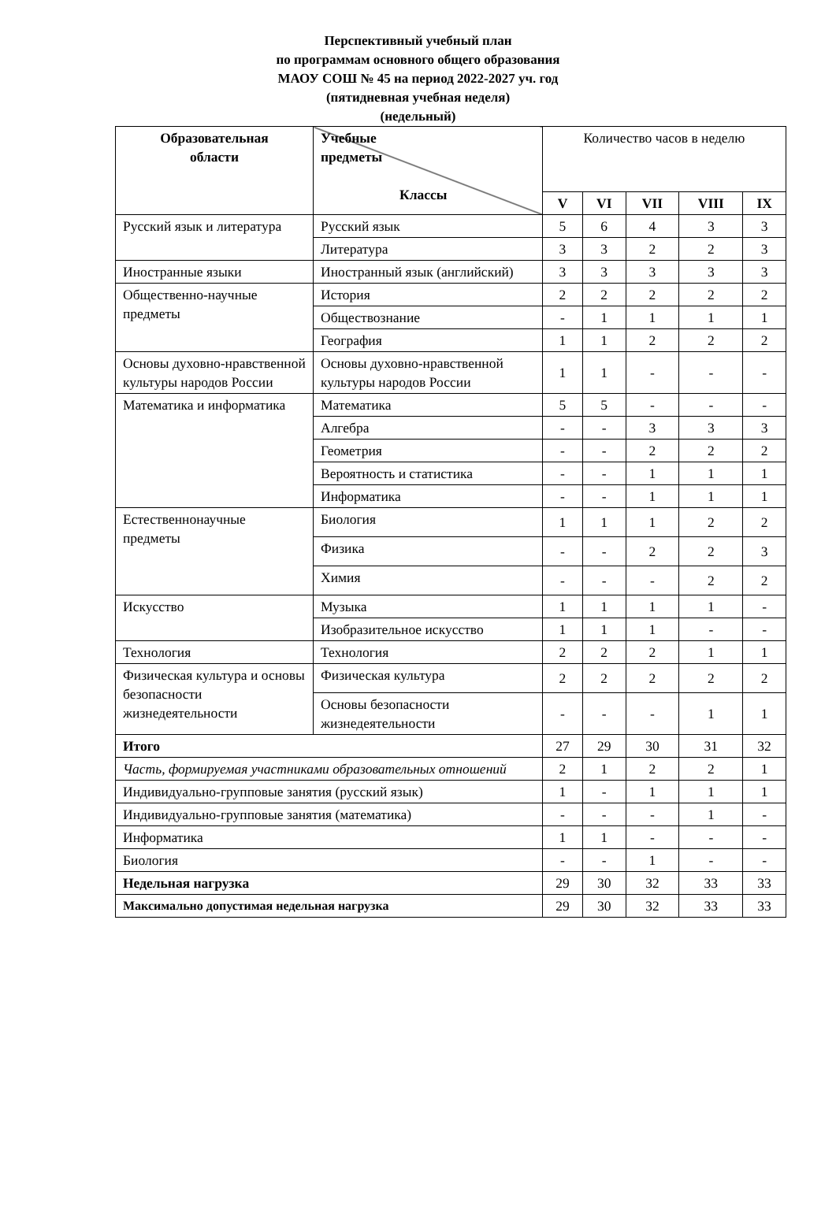Перспективный учебный план
по программам основного общего образования
МАОУ СОШ № 45 на период 2022-2027 уч. год
(пятидневная учебная неделя)
(недельный)
| Образовательная области | Учебные предметы Классы | Количество часов в неделю | | | | |
| | | V | VI | VII | VIII | IX |
| Русский язык и литература | Русский язык | 5 | 6 | 4 | 3 | 3 |
| | Литература | 3 | 3 | 2 | 2 | 3 |
| Иностранные языки | Иностранный язык (английский) | 3 | 3 | 3 | 3 | 3 |
| Общественно-научные предметы | История | 2 | 2 | 2 | 2 | 2 |
| | Обществознание | - | 1 | 1 | 1 | 1 |
| | География | 1 | 1 | 2 | 2 | 2 |
| Основы духовно-нравственной культуры народов России | Основы духовно-нравственной культуры народов России | 1 | 1 | - | - | - |
| Математика и информатика | Математика | 5 | 5 | - | - | - |
| | Алгебра | - | - | 3 | 3 | 3 |
| | Геометрия | - | - | 2 | 2 | 2 |
| | Вероятность и статистика | - | - | 1 | 1 | 1 |
| | Информатика | - | - | 1 | 1 | 1 |
| Естественнонаучные предметы | Биология | 1 | 1 | 1 | 2 | 2 |
| | Физика | - | - | 2 | 2 | 3 |
| | Химия | - | - | - | 2 | 2 |
| Искусство | Музыка | 1 | 1 | 1 | 1 | - |
| | Изобразительное искусство | 1 | 1 | 1 | - | - |
| Технология | Технология | 2 | 2 | 2 | 1 | 1 |
| Физическая культура и основы безопасности жизнедеятельности | Физическая культура | 2 | 2 | 2 | 2 | 2 |
| | Основы безопасности жизнедеятельности | - | - | - | 1 | 1 |
| Итого | | 27 | 29 | 30 | 31 | 32 |
| Часть, формируемая участниками образовательных отношений | | 2 | 1 | 2 | 2 | 1 |
| Индивидуально-групповые занятия (русский язык) | | 1 | - | 1 | 1 | 1 |
| Индивидуально-групповые занятия (математика) | | - | - | - | 1 | - |
| Информатика | | 1 | 1 | - | - | - |
| Биология | | - | - | 1 | - | - |
| Недельная нагрузка | | 29 | 30 | 32 | 33 | 33 |
| Максимально допустимая недельная нагрузка | | 29 | 30 | 32 | 33 | 33 |